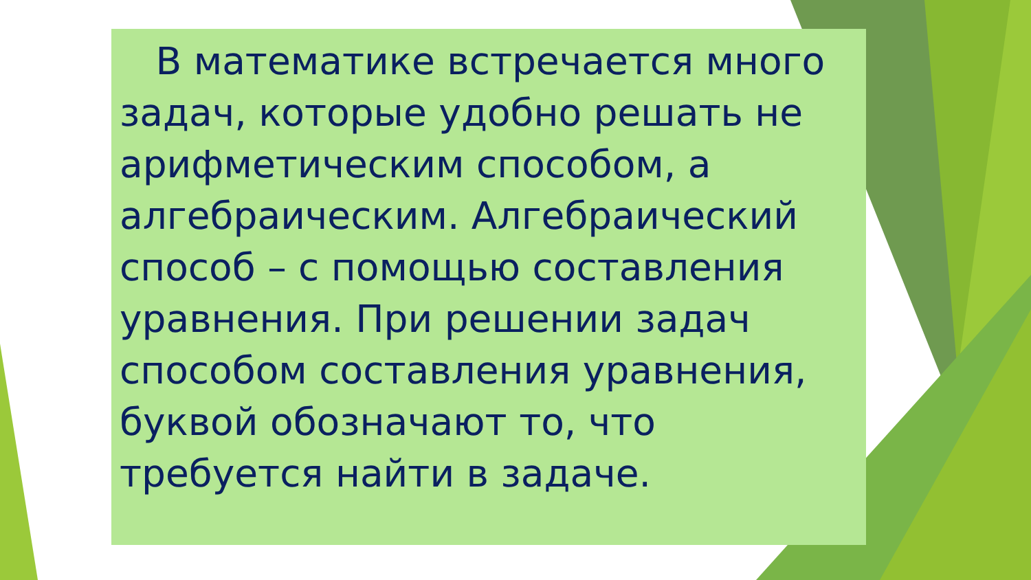В математике встречается много задач, которые удобно решать не арифметическим способом, а алгебраическим. Алгебраический способ – с помощью составления уравнения. При решении задач способом составления уравнения, буквой обозначают то, что требуется найти в задаче.